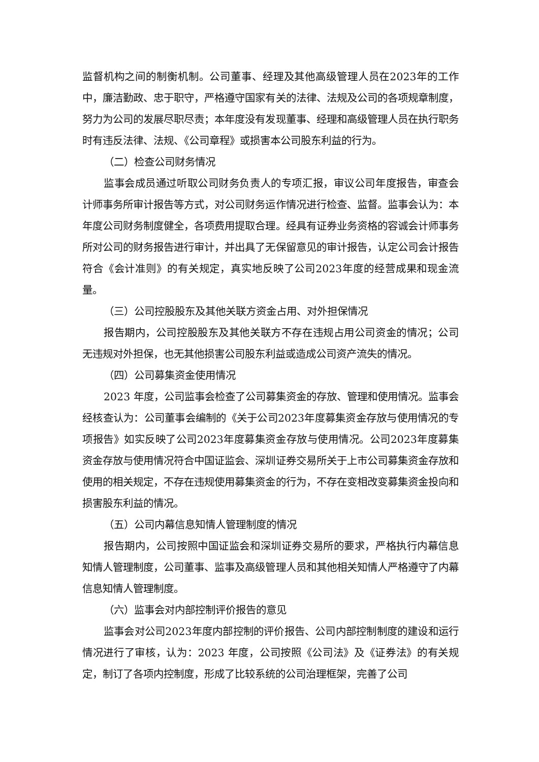监督机构之间的制衡机制。公司董事、经理及其他高级管理人员在2023年的工作中，廉洁勤政、忠于职守，严格遵守国家有关的法律、法规及公司的各项规章制度，努力为公司的发展尽职尽责；本年度没有发现董事、经理和高级管理人员在执行职务时有违反法律、法规、《公司章程》或损害本公司股东利益的行为。
（二）检查公司财务情况
监事会成员通过听取公司财务负责人的专项汇报，审议公司年度报告，审查会计师事务所审计报告等方式，对公司财务运作情况进行检查、监督。监事会认为：本年度公司财务制度健全，各项费用提取合理。经具有证券业务资格的容诚会计师事务所对公司的财务报告进行审计，并出具了无保留意见的审计报告，认定公司会计报告符合《会计准则》的有关规定，真实地反映了公司2023年度的经营成果和现金流量。
（三）公司控股股东及其他关联方资金占用、对外担保情况
报告期内，公司控股股东及其他关联方不存在违规占用公司资金的情况；公司无违规对外担保，也无其他损害公司股东利益或造成公司资产流失的情况。
（四）公司募集资金使用情况
2023 年度，公司监事会检查了公司募集资金的存放、管理和使用情况。监事会经核查认为：公司董事会编制的《关于公司2023年度募集资金存放与使用情况的专项报告》如实反映了公司2023年度募集资金存放与使用情况。公司2023年度募集资金存放与使用情况符合中国证监会、深圳证券交易所关于上市公司募集资金存放和使用的相关规定，不存在违规使用募集资金的行为，不存在变相改变募集资金投向和损害股东利益的情况。
（五）公司内幕信息知情人管理制度的情况
报告期内，公司按照中国证监会和深圳证券交易所的要求，严格执行内幕信息知情人管理制度，公司董事、监事及高级管理人员和其他相关知情人严格遵守了内幕信息知情人管理制度。
（六）监事会对内部控制评价报告的意见
监事会对公司2023年度内部控制的评价报告、公司内部控制制度的建设和运行情况进行了审核，认为：2023 年度，公司按照《公司法》及《证券法》的有关规定，制订了各项内控制度，形成了比较系统的公司治理框架，完善了公司